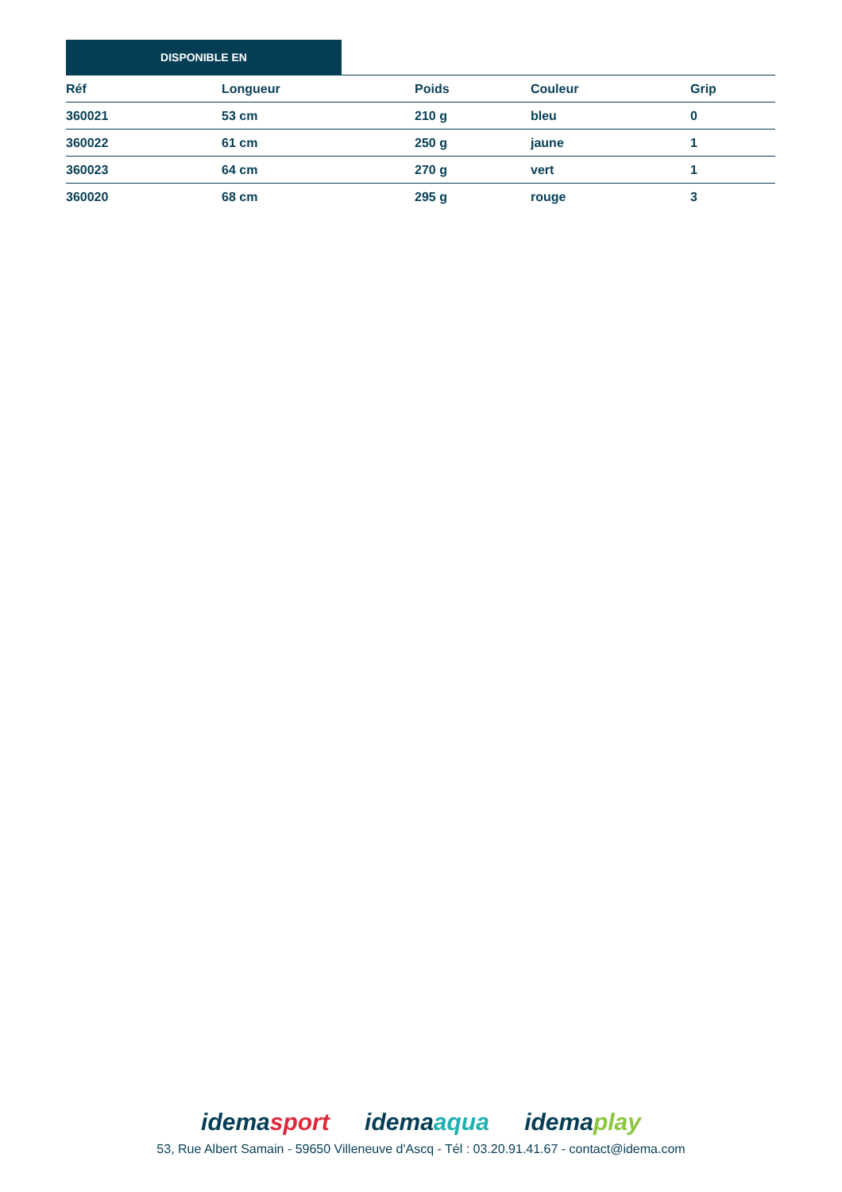DISPONIBLE EN
| Réf | Longueur | Poids | Couleur | Grip |
| --- | --- | --- | --- | --- |
| 360021 | 53 cm | 210 g | bleu | 0 |
| 360022 | 61 cm | 250 g | jaune | 1 |
| 360023 | 64 cm | 270 g | vert | 1 |
| 360020 | 68 cm | 295 g | rouge | 3 |
idemasport idemaaqua idemaplay
53, Rue Albert Samain - 59650 Villeneuve d'Ascq - Tél : 03.20.91.41.67 - contact@idema.com